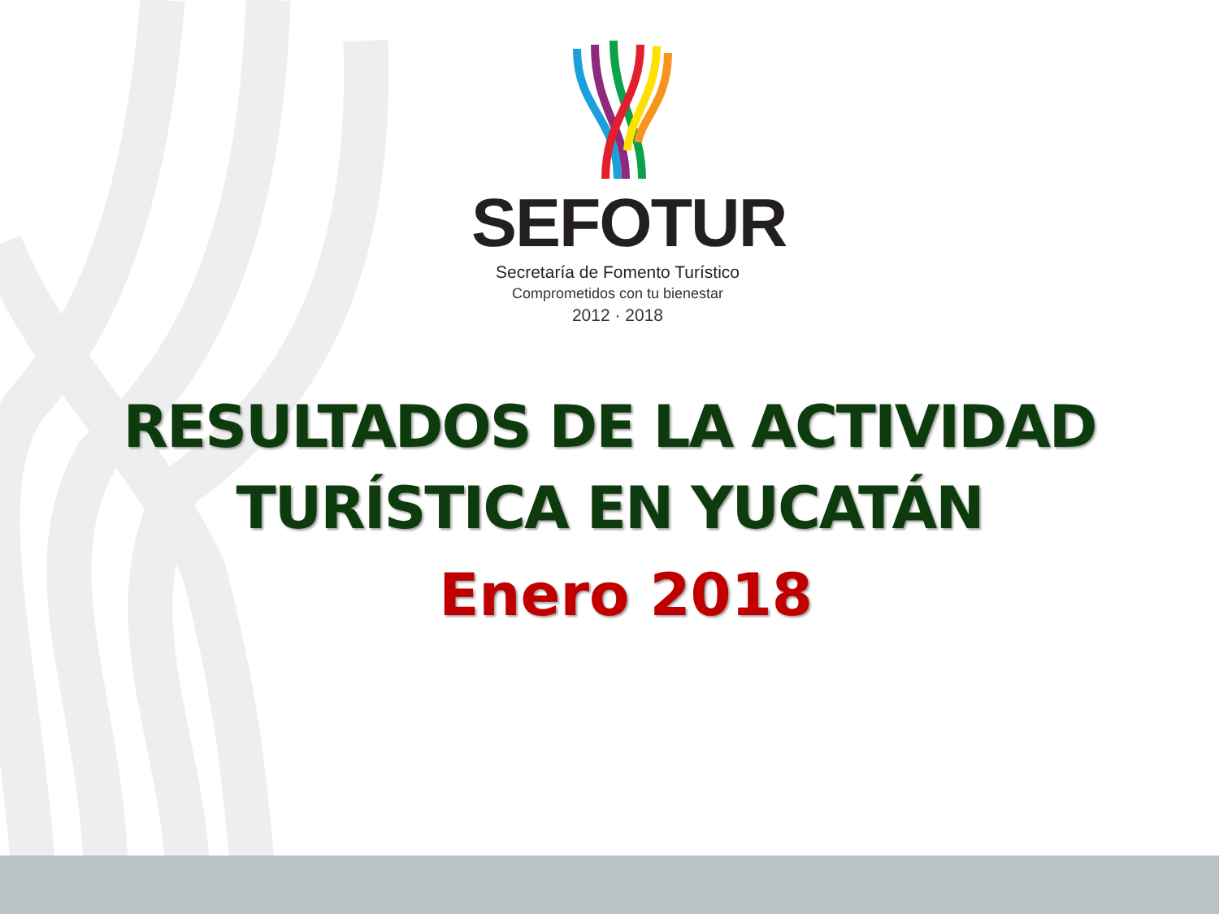SEFOTUR
Secretaría de Fomento Turístico
Comprometidos con tu bienestar
2012 · 2018
RESULTADOS DE LA ACTIVIDAD
TURÍSTICA EN YUCATÁN
Enero 2018